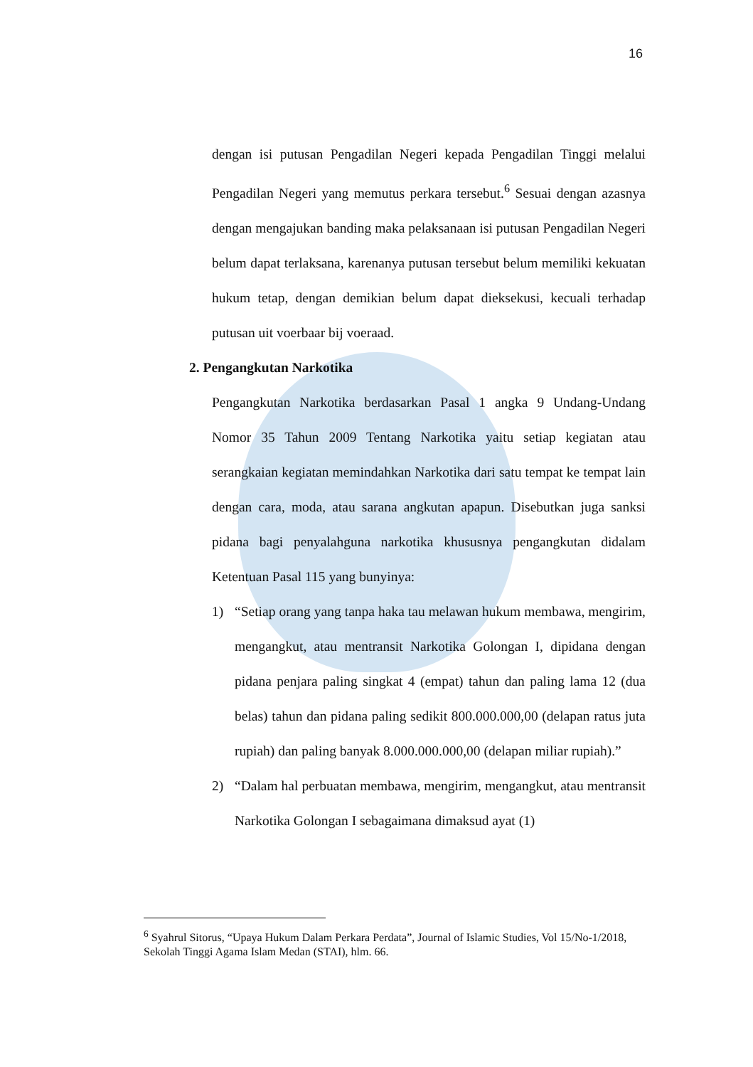16
dengan isi putusan Pengadilan Negeri kepada Pengadilan Tinggi melalui Pengadilan Negeri yang memutus perkara tersebut.<sup>6</sup> Sesuai dengan azasnya dengan mengajukan banding maka pelaksanaan isi putusan Pengadilan Negeri belum dapat terlaksana, karenanya putusan tersebut belum memiliki kekuatan hukum tetap, dengan demikian belum dapat dieksekusi, kecuali terhadap putusan uit voerbaar bij voeraad.
2. Pengangkutan Narkotika
Pengangkutan Narkotika berdasarkan Pasal 1 angka 9 Undang-Undang Nomor 35 Tahun 2009 Tentang Narkotika yaitu setiap kegiatan atau serangkaian kegiatan memindahkan Narkotika dari satu tempat ke tempat lain dengan cara, moda, atau sarana angkutan apapun. Disebutkan juga sanksi pidana bagi penyalahguna narkotika khususnya pengangkutan didalam Ketentuan Pasal 115 yang bunyinya:
1) “Setiap orang yang tanpa haka tau melawan hukum membawa, mengirim, mengangkut, atau mentransit Narkotika Golongan I, dipidana dengan pidana penjara paling singkat 4 (empat) tahun dan paling lama 12 (dua belas) tahun dan pidana paling sedikit 800.000.000,00 (delapan ratus juta rupiah) dan paling banyak 8.000.000.000,00 (delapan miliar rupiah).”
2) “Dalam hal perbuatan membawa, mengirim, mengangkut, atau mentransit Narkotika Golongan I sebagaimana dimaksud ayat (1)
<sup>6</sup> Syahrul Sitorus, “Upaya Hukum Dalam Perkara Perdata”, Journal of Islamic Studies, Vol 15/No-1/2018, Sekolah Tinggi Agama Islam Medan (STAI), hlm. 66.